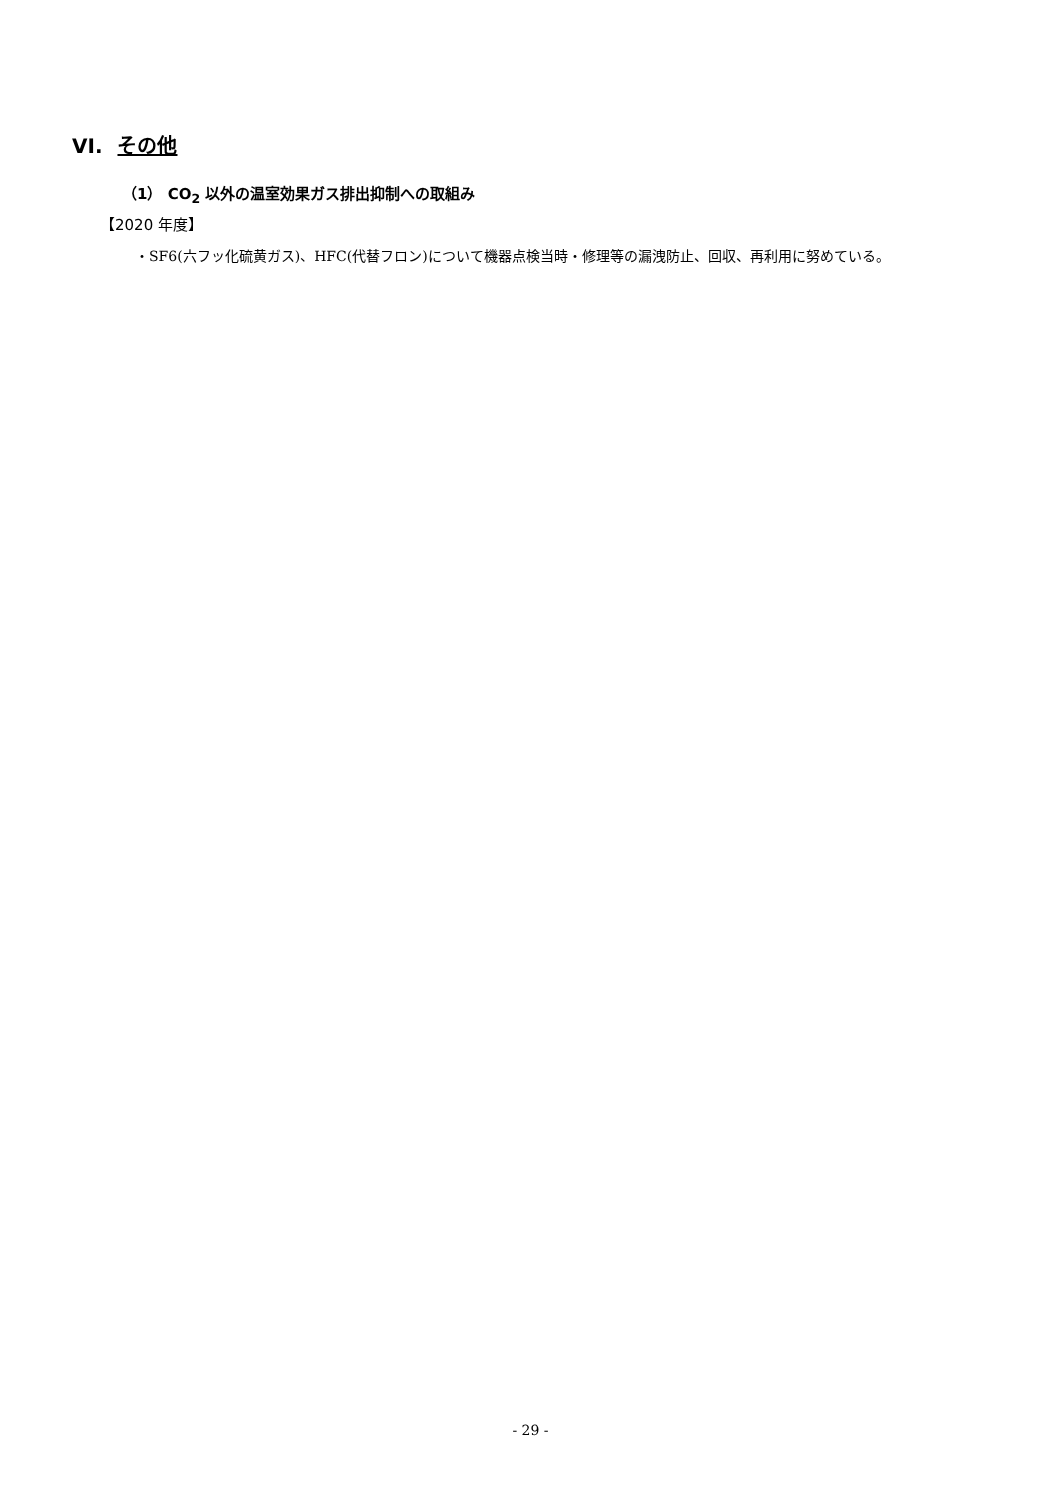VI. その他
（1） CO<sub>2</sub> 以外の温室効果ガス排出抑制への取組み
【2020 年度】
・SF6(六フッ化硫黄ガス)、HFC(代替フロン)について機器点検当時・修理等の漏洩防止、回収、再利用に努めている。
- 29 -